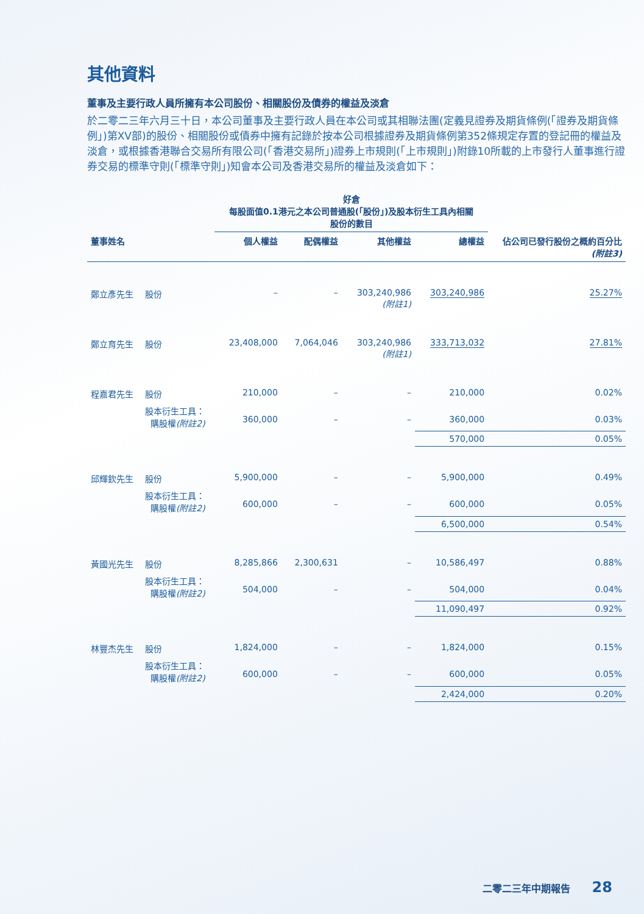其他資料
董事及主要行政人員所擁有本公司股份、相關股份及債券的權益及淡倉
於二零二三年六月三十日，本公司董事及主要行政人員在本公司或其相聯法團(定義見證券及期貨條例(「證券及期貨條例」)第XV部)的股份、相關股份或債券中擁有記錄於按本公司根據證券及期貨條例第352條規定存置的登記冊的權益及淡倉，或根據香港聯合交易所有限公司(「香港交易所」)證券上市規則(「上市規則」)附錄10所載的上市發行人董事進行證券交易的標準守則(「標準守則」)知會本公司及香港交易所的權益及淡倉如下：
| | | 好倉 每股面值0.1港元之本公司普通股(「股份」)及股本衍生工具內相關 股份的數目 | | | | |
| --- | --- | --- | --- | --- | --- | --- |
| 董事姓名 | | 個人權益 | 配偶權益 | 其他權益 | 總權益 | 佔公司已發行股份之概約百分比 (附註3) |
| 鄭立彥先生 | 股份 | – | – | 303,240,986 (附註1) | 303,240,986 | 25.27% |
| 鄭立育先生 | 股份 | 23,408,000 | 7,064,046 | 303,240,986 (附註1) | 333,713,032 | 27.81% |
| 程嘉君先生 | 股份 | 210,000 | – | – | 210,000 | 0.02% |
| | 股本衍生工具： 購股權 (附註2) | 360,000 | – | – | 360,000 | 0.03% |
| | | | | | 570,000 | 0.05% |
| 邱輝欽先生 | 股份 | 5,900,000 | – | – | 5,900,000 | 0.49% |
| | 股本衍生工具： 購股權 (附註2) | 600,000 | – | – | 600,000 | 0.05% |
| | | | | | 6,500,000 | 0.54% |
| 黃國光先生 | 股份 | 8,285,866 | 2,300,631 | – | 10,586,497 | 0.88% |
| | 股本衍生工具： 購股權 (附註2) | 504,000 | – | – | 504,000 | 0.04% |
| | | | | | 11,090,497 | 0.92% |
| 林豐杰先生 | 股份 | 1,824,000 | – | – | 1,824,000 | 0.15% |
| | 股本衍生工具： 購股權 (附註2) | 600,000 | – | – | 600,000 | 0.05% |
| | | | | | 2,424,000 | 0.20% |
二零二三年中期報告 28